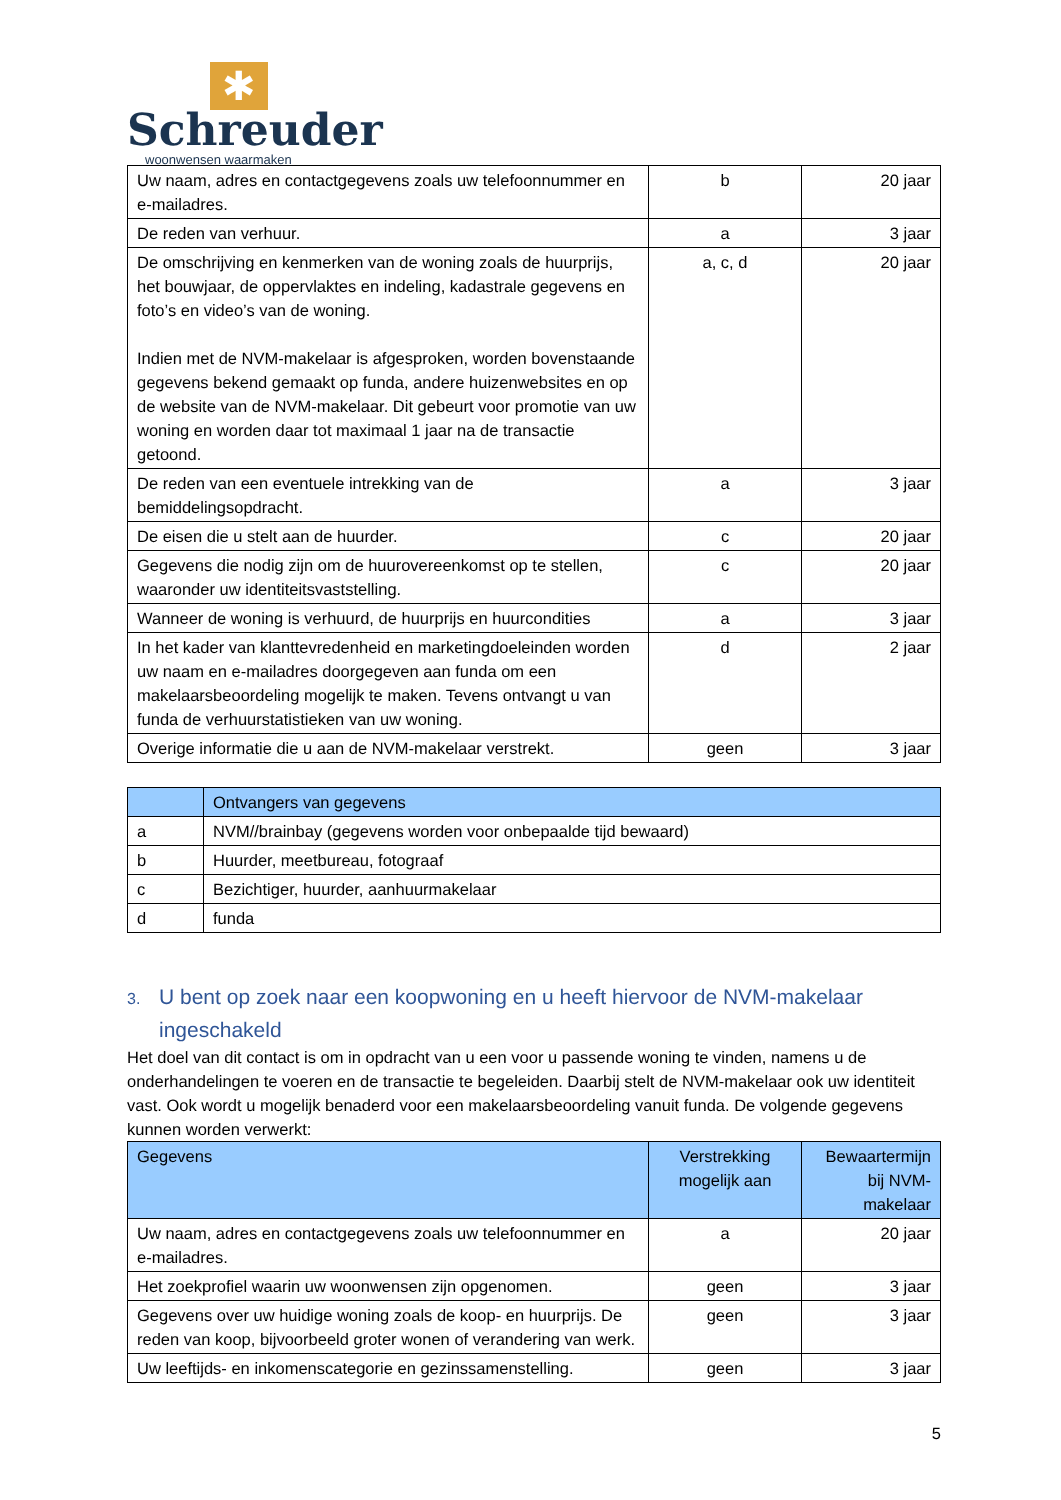✱
Schreuder
woonwensen waarmaken
| Uw naam, adres en contactgegevens zoals uw telefoonnummer en e-mailadres. | b | 20 jaar |
| De reden van verhuur. | a | 3 jaar |
| De omschrijving en kenmerken van de woning zoals de huurprijs, het bouwjaar, de oppervlaktes en indeling, kadastrale gegevens en foto’s en video’s van de woning. Indien met de NVM-makelaar is afgesproken, worden bovenstaande gegevens bekend gemaakt op funda, andere huizenwebsites en op de website van de NVM-makelaar. Dit gebeurt voor promotie van uw woning en worden daar tot maximaal 1 jaar na de transactie getoond. | a, c, d | 20 jaar |
| De reden van een eventuele intrekking van de bemiddelingsopdracht. | a | 3 jaar |
| De eisen die u stelt aan de huurder. | c | 20 jaar |
| Gegevens die nodig zijn om de huurovereenkomst op te stellen, waaronder uw identiteitsvaststelling. | c | 20 jaar |
| Wanneer de woning is verhuurd, de huurprijs en huurcondities | a | 3 jaar |
| In het kader van klanttevredenheid en marketingdoeleinden worden uw naam en e-mailadres doorgegeven aan funda om een makelaarsbeoordeling mogelijk te maken. Tevens ontvangt u van funda de verhuurstatistieken van uw woning. | d | 2 jaar |
| Overige informatie die u aan de NVM-makelaar verstrekt. | geen | 3 jaar |
| | Ontvangers van gegevens |
| --- | --- |
| a | NVM//brainbay (gegevens worden voor onbepaalde tijd bewaard) |
| b | Huurder, meetbureau, fotograaf |
| c | Bezichtiger, huurder, aanhuurmakelaar |
| d | funda |
3. U bent op zoek naar een koopwoning en u heeft hiervoor de NVM-makelaar ingeschakeld
Het doel van dit contact is om in opdracht van u een voor u passende woning te vinden, namens u de onderhandelingen te voeren en de transactie te begeleiden. Daarbij stelt de NVM-makelaar ook uw identiteit vast. Ook wordt u mogelijk benaderd voor een makelaarsbeoordeling vanuit funda. De volgende gegevens kunnen worden verwerkt:
| Gegevens | Verstrekking mogelijk aan | Bewaartermijn bij NVM-makelaar |
| --- | --- | --- |
| Uw naam, adres en contactgegevens zoals uw telefoonnummer en e-mailadres. | a | 20 jaar |
| Het zoekprofiel waarin uw woonwensen zijn opgenomen. | geen | 3 jaar |
| Gegevens over uw huidige woning zoals de koop- en huurprijs. De reden van koop, bijvoorbeeld groter wonen of verandering van werk. | geen | 3 jaar |
| Uw leeftijds- en inkomenscategorie en gezinssamenstelling. | geen | 3 jaar |
5